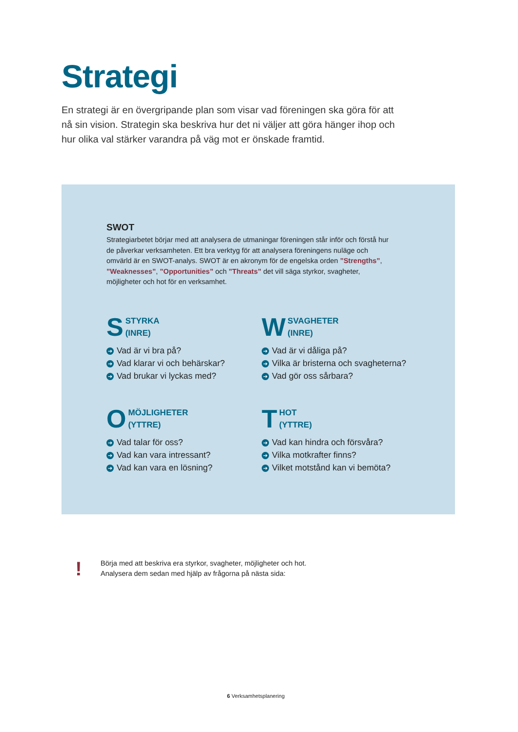Strategi
En strategi är en övergripande plan som visar vad föreningen ska göra för att nå sin vision. Strategin ska beskriva hur det ni väljer att göra hänger ihop och hur olika val stärker varandra på väg mot er önskade framtid.
SWOT
Strategiarbetet börjar med att analysera de utmaningar föreningen står inför och förstå hur de påverkar verksamheten. Ett bra verktyg för att analysera föreningens nuläge och omvärld är en SWOT-analys. SWOT är en akronym för de engelska orden ”Strengths”, ”Weaknesses”, ”Opportunities” och ”Threats” det vill säga styrkor, svagheter, möjligheter och hot för en verksamhet.
S STYRKA
(INRE)
➔ Vad är vi bra på?
➔ Vad klarar vi och behärskar?
➔ Vad brukar vi lyckas med?
W SVAGHETER
(INRE)
➔ Vad är vi dåliga på?
➔ Vilka är bristerna och svagheterna?
➔ Vad gör oss sårbara?
O MÖJLIGHETER
(YTTRE)
➔ Vad talar för oss?
➔ Vad kan vara intressant?
➔ Vad kan vara en lösning?
T HOT
(YTTRE)
➔ Vad kan hindra och försvåra?
➔ Vilka motkrafter finns?
➔ Vilket motstånd kan vi bemöta?
!
Börja med att beskriva era styrkor, svagheter, möjligheter och hot.
Analysera dem sedan med hjälp av frågorna på nästa sida:
6 Verksamhetsplanering